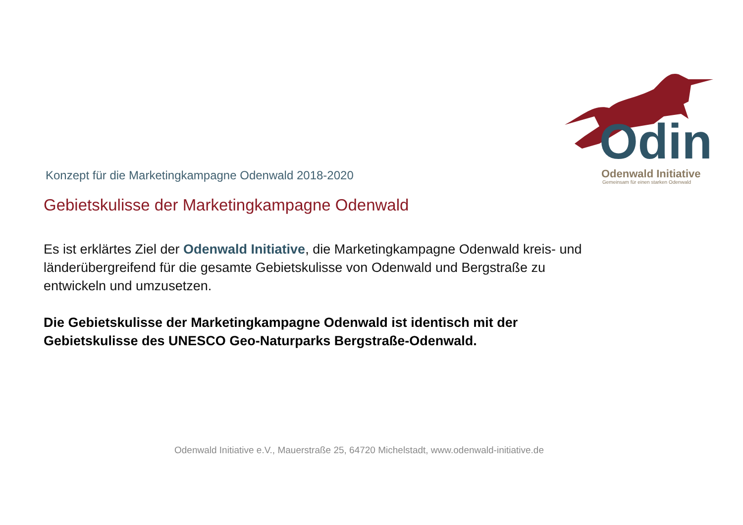Odin Odenwald Initiative
Gemeinsam für einen starken Odenwald
Konzept für die Marketingkampagne Odenwald 2018-2020
Gebietskulisse der Marketingkampagne Odenwald
Es ist erklärtes Ziel der Odenwald Initiative, die Marketingkampagne Odenwald kreis- und länderübergreifend für die gesamte Gebietskulisse von Odenwald und Bergstraße zu entwickeln und umzusetzen.
Die Gebietskulisse der Marketingkampagne Odenwald ist identisch mit der Gebietskulisse des UNESCO Geo-Naturparks Bergstraße-Odenwald.
Odenwald Initiative e.V., Mauerstraße 25, 64720 Michelstadt, www.odenwald-initiative.de